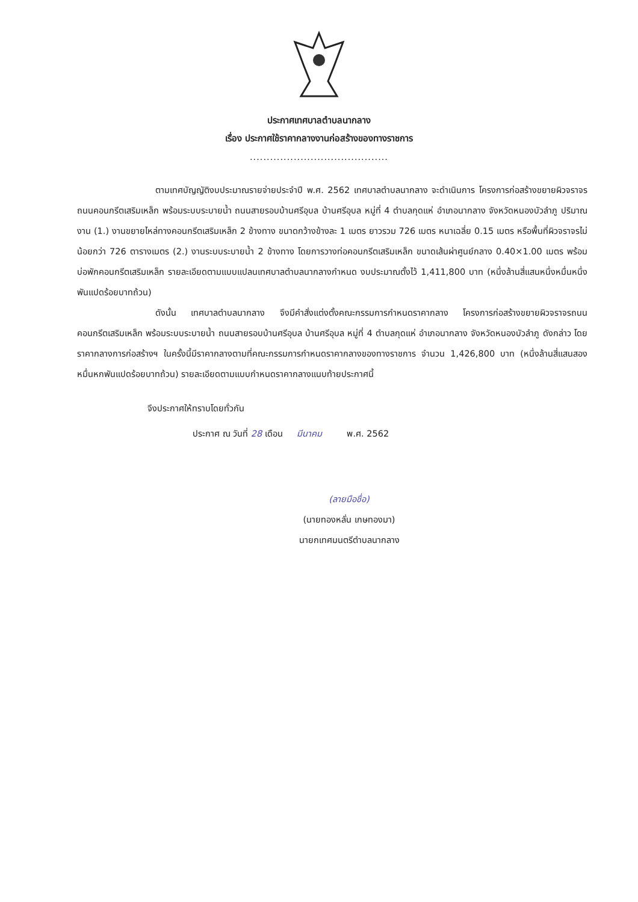ประกาศเทศบาลตำบลนากลาง
เรื่อง ประกาศใช้ราคากลางงานก่อสร้างของทางราชการ
.........................................
ตามเทศบัญญัติงบประมาณรายจ่ายประจำปี พ.ศ. 2562 เทศบาลตำบลนากลาง จะดำเนินการ โครงการก่อสร้างขยายผิวจราจรถนนคอนกรีตเสริมเหล็ก พร้อมระบบระบายน้ำ ถนนสายรอบบ้านศรีอุบล บ้านศรีอุบล หมู่ที่ 4 ตำบลกุดแห่ อำเภอนากลาง จังหวัดหนองบัวลำภู ปริมาณงาน (1.) งานขยายไหล่ทางคอนกรีตเสริมเหล็ก 2 ข้างทาง ขนาดกว้างข้างละ 1 เมตร ยาวรวม 726 เมตร หนาเฉลี่ย 0.15 เมตร หรือพื้นที่ผิวจราจรไม่น้อยกว่า 726 ตารางเมตร (2.) งานระบบระบายน้ำ 2 ข้างทาง โดยการวางท่อคอนกรีตเสริมเหล็ก ขนาดเส้นผ่าศูนย์กลาง 0.40×1.00 เมตร พร้อมบ่อพักคอนกรีตเสริมเหล็ก รายละเอียดตามแบบแปลนเทศบาลตำบลนากลางกำหนด งบประมาณตั้งไว้ 1,411,800 บาท (หนึ่งล้านสี่แสนหนึ่งหมื่นหนึ่งพันแปดร้อยบาทถ้วน)
ดังนั้น เทศบาลตำบลนากลาง จึงมีคำสั่งแต่งตั้งคณะกรรมการกำหนดราคากลาง โครงการก่อสร้างขยายผิวจราจรถนนคอนกรีตเสริมเหล็ก พร้อมระบบระบายน้ำ ถนนสายรอบบ้านศรีอุบล บ้านศรีอุบล หมู่ที่ 4 ตำบลกุดแห่ อำเภอนากลาง จังหวัดหนองบัวลำภู ดังกล่าว โดยราคากลางการก่อสร้างฯ ในครั้งนี้มีราคากลางตามที่คณะกรรมการกำหนดราคากลางของทางราชการ จำนวน 1,426,800 บาท (หนึ่งล้านสี่แสนสองหมื่นหกพันแปดร้อยบาทถ้วน) รายละเอียดตามแบบกำหนดราคากลางแนบท้ายประกาศนี้
จึงประกาศให้ทราบโดยทั่วกัน
ประกาศ ณ วันที่ 28 เดือน มีนาคม พ.ศ. 2562
(ลายมือชื่อ)
(นายทองหลั่น เกษทองมา)
นายกเทศมนตรีตำบลนากลาง